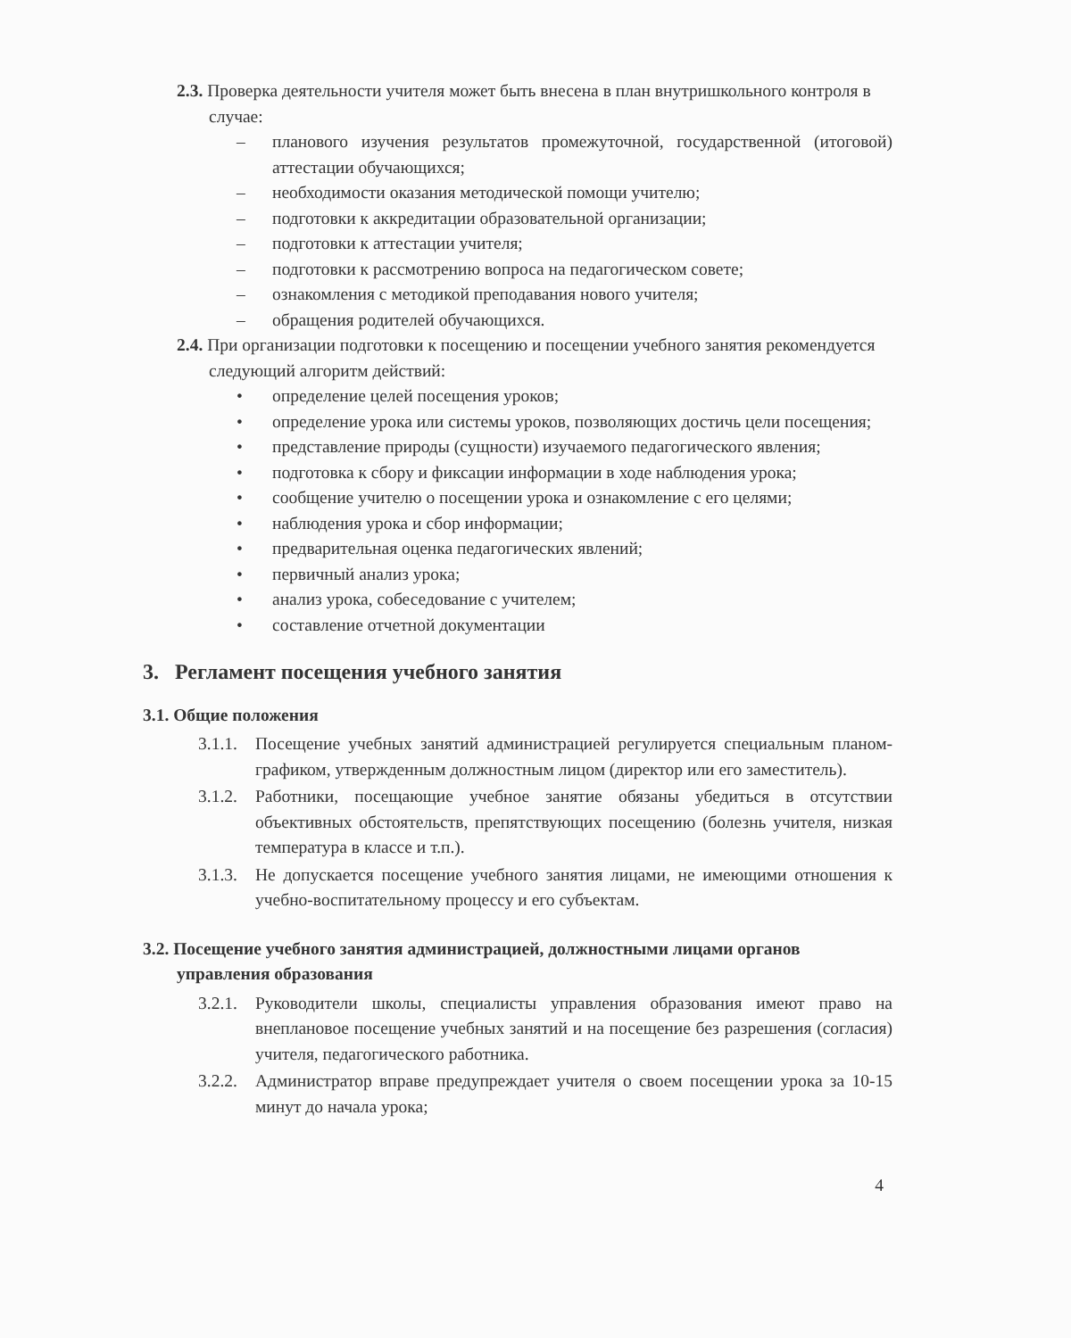2.3. Проверка деятельности учителя может быть внесена в план внутришкольного контроля в случае:
– планового изучения результатов промежуточной, государственной (итоговой) аттестации обучающихся;
– необходимости оказания методической помощи учителю;
– подготовки к аккредитации образовательной организации;
– подготовки к аттестации учителя;
– подготовки к рассмотрению вопроса на педагогическом совете;
– ознакомления с методикой преподавания нового учителя;
– обращения родителей обучающихся.
2.4. При организации подготовки к посещению и посещении учебного занятия рекомендуется следующий алгоритм действий:
• определение целей посещения уроков;
• определение урока или системы уроков, позволяющих достичь цели посещения;
• представление природы (сущности) изучаемого педагогического явления;
• подготовка к сбору и фиксации информации в ходе наблюдения урока;
• сообщение учителю о посещении урока и ознакомление с его целями;
• наблюдения урока и сбор информации;
• предварительная оценка педагогических явлений;
• первичный анализ урока;
• анализ урока, собеседование с учителем;
• составление отчетной документации
3. Регламент посещения учебного занятия
3.1. Общие положения
3.1.1. Посещение учебных занятий администрацией регулируется специальным планом-графиком, утвержденным должностным лицом (директор или его заместитель).
3.1.2. Работники, посещающие учебное занятие обязаны убедиться в отсутствии объективных обстоятельств, препятствующих посещению (болезнь учителя, низкая температура в классе и т.п.).
3.1.3. Не допускается посещение учебного занятия лицами, не имеющими отношения к учебно-воспитательному процессу и его субъектам.
3.2. Посещение учебного занятия администрацией, должностными лицами органов управления образования
3.2.1. Руководители школы, специалисты управления образования имеют право на внеплановое посещение учебных занятий и на посещение без разрешения (согласия) учителя, педагогического работника.
3.2.2. Администратор вправе предупреждает учителя о своем посещении урока за 10-15 минут до начала урока;
4